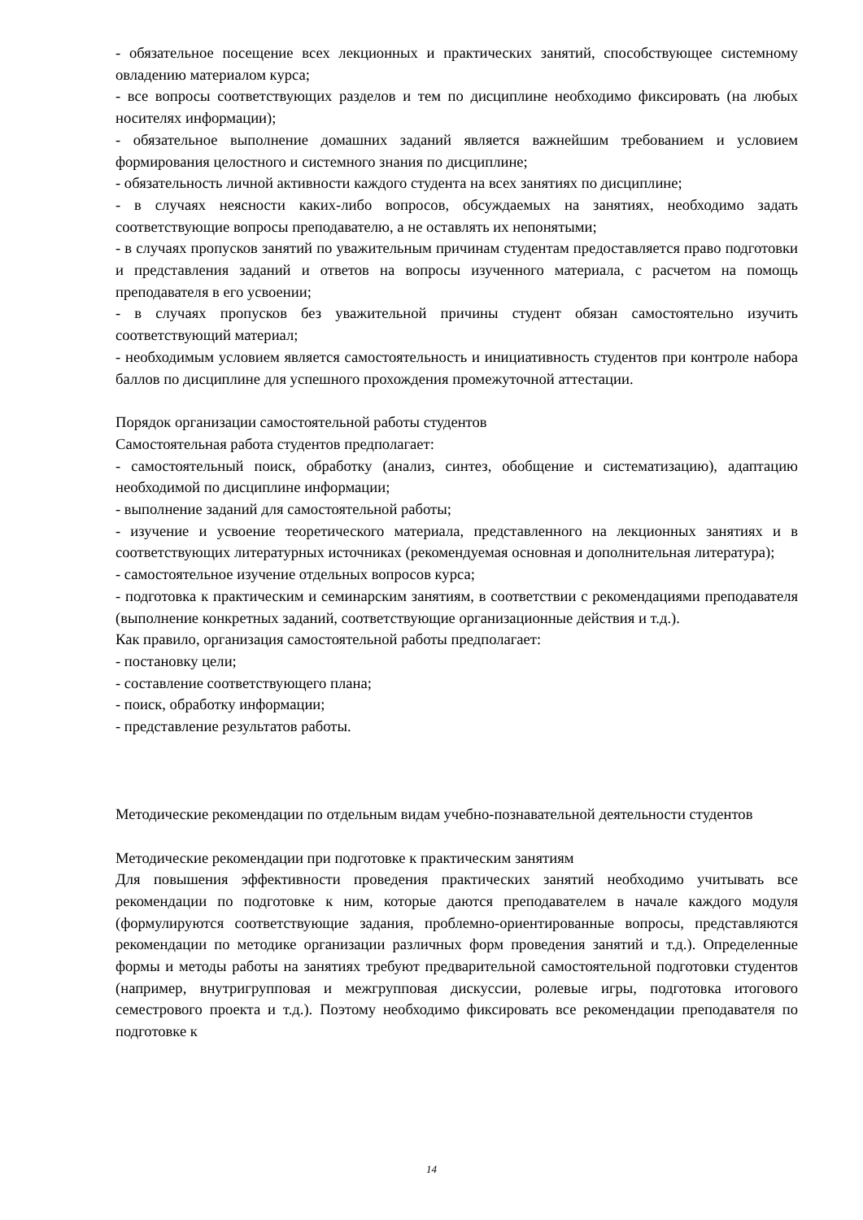- обязательное посещение всех лекционных и практических занятий, способствующее системному овладению материалом курса;
- все вопросы соответствующих разделов и тем по дисциплине необходимо фиксировать (на любых носителях информации);
- обязательное выполнение домашних заданий является важнейшим требованием и условием формирования целостного и системного знания по дисциплине;
- обязательность личной активности каждого студента на всех занятиях по дисциплине;
- в случаях неясности каких-либо вопросов, обсуждаемых на занятиях, необходимо задать соответствующие вопросы преподавателю, а не оставлять их непонятыми;
- в случаях пропусков занятий по уважительным причинам студентам предоставляется право подготовки и представления заданий и ответов на вопросы изученного материала, с расчетом на помощь преподавателя в его усвоении;
- в случаях пропусков без уважительной причины студент обязан самостоятельно изучить соответствующий материал;
- необходимым условием является самостоятельность и инициативность студентов при контроле набора баллов по дисциплине для успешного прохождения промежуточной аттестации.
Порядок организации самостоятельной работы студентов
Самостоятельная работа студентов предполагает:
- самостоятельный поиск, обработку (анализ, синтез, обобщение и систематизацию), адаптацию необходимой по дисциплине информации;
- выполнение заданий для самостоятельной работы;
- изучение и усвоение теоретического материала, представленного на лекционных занятиях и в соответствующих литературных источниках (рекомендуемая основная и дополнительная литература);
- самостоятельное изучение отдельных вопросов курса;
- подготовка к практическим и семинарским занятиям, в соответствии с рекомендациями преподавателя (выполнение конкретных заданий, соответствующие организационные действия и т.д.).
Как правило, организация самостоятельной работы предполагает:
- постановку цели;
- составление соответствующего плана;
- поиск, обработку информации;
- представление результатов работы.
Методические рекомендации по отдельным видам учебно-познавательной деятельности студентов
Методические рекомендации при подготовке к практическим занятиям
Для повышения эффективности проведения практических занятий необходимо учитывать все рекомендации по подготовке к ним, которые даются преподавателем в начале каждого модуля (формулируются соответствующие задания, проблемно-ориентированные вопросы, представляются рекомендации по методике организации различных форм проведения занятий и т.д.). Определенные формы и методы работы на занятиях требуют предварительной самостоятельной подготовки студентов (например, внутригрупповая и межгрупповая дискуссии, ролевые игры, подготовка итогового семестрового проекта и т.д.). Поэтому необходимо фиксировать все рекомендации преподавателя по подготовке к
14